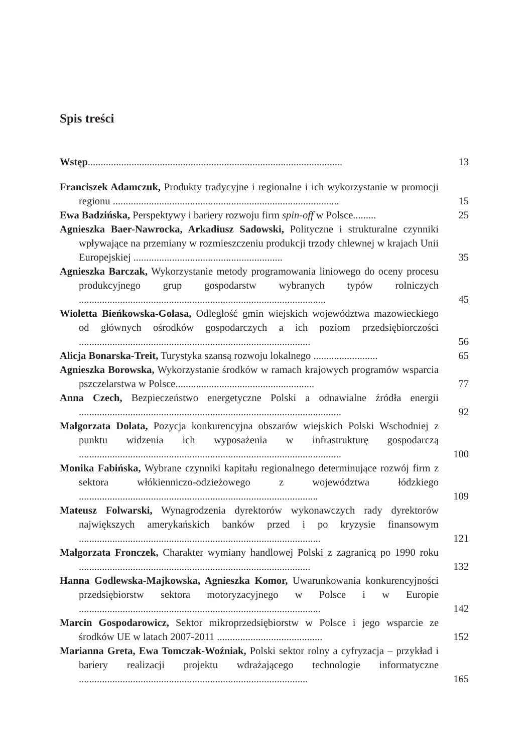Spis treści
Wstęp...................................................................................................
13
Franciszek Adamczuk, Produkty tradycyjne i regionalne i ich wykorzystanie w promocji regionu ........................................................................................
15
Ewa Badzińska, Perspektywy i bariery rozwoju firm spin-off w Polsce.........
25
Agnieszka Baer-Nawrocka, Arkadiusz Sadowski, Polityczne i strukturalne czynniki wpływające na przemiany w rozmieszczeniu produkcji trzody chlewnej w krajach Unii Europejskiej ..........................................................
35
Agnieszka Barczak, Wykorzystanie metody programowania liniowego do oceny procesu produkcyjnego grup gospodarstw wybranych typów rolniczych ................................................................................................
45
Wioletta Bieńkowska-Gołasa, Odległość gmin wiejskich województwa mazowieckiego od głównych ośrodków gospodarczych a ich poziom przedsiębiorczości ..........................................................................................
56
Alicja Bonarska-Treit, Turystyka szansą rozwoju lokalnego .........................
65
Agnieszka Borowska, Wykorzystanie środków w ramach krajowych programów wsparcia pszczelarstwa w Polsce......................................................
77
Anna Czech, Bezpieczeństwo energetyczne Polski a odnawialne źródła energii ......................................................................................................
92
Małgorzata Dolata, Pozycja konkurencyjna obszarów wiejskich Polski Wschodniej z punktu widzenia ich wyposażenia w infrastrukturę gospodarczą ......................................................................................................
100
Monika Fabińska, Wybrane czynniki kapitału regionalnego determinujące rozwój firm z sektora włókienniczo-odzieżowego z województwa łódzkiego .............................................................................................
109
Mateusz Folwarski, Wynagrodzenia dyrektorów wykonawczych rady dyrektorów największych amerykańskich banków przed i po kryzysie finansowym ..............................................................................................
121
Małgorzata Fronczek, Charakter wymiany handlowej Polski z zagranicą po 1990 roku ..........................................................................................
132
Hanna Godlewska-Majkowska, Agnieszka Komor, Uwarunkowania konkurencyjności przedsiębiorstw sektora motoryzacyjnego w Polsce i w Europie ..............................................................................................
142
Marcin Gospodarowicz, Sektor mikroprzedsiębiorstw w Polsce i jego wsparcie ze środków UE w latach 2007-2011 .........................................
152
Marianna Greta, Ewa Tomczak-Woźniak, Polski sektor rolny a cyfryzacja – przykład i bariery realizacji projektu wdrażającego technologie informatyczne .........................................................................................
165